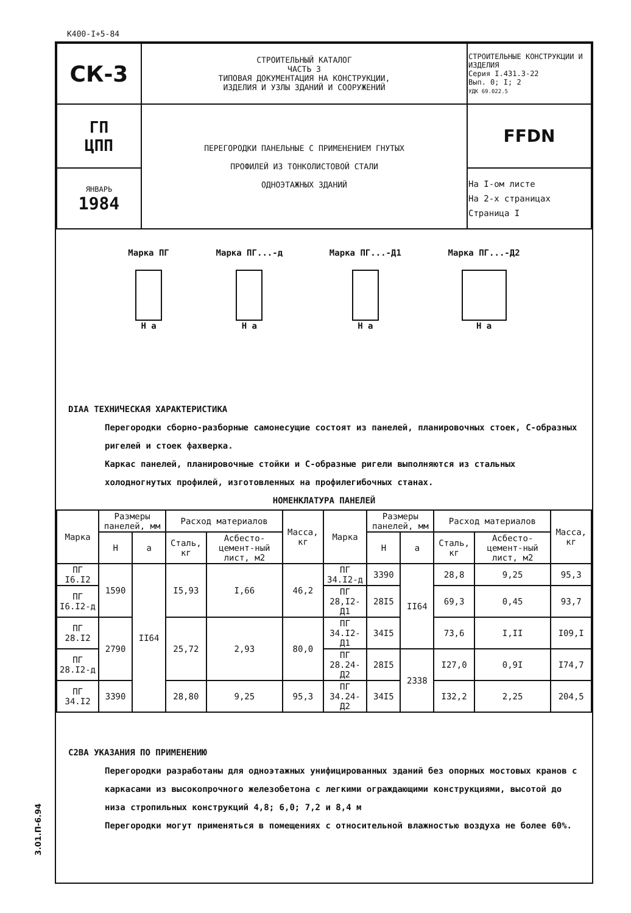К400-I+5-84
| СК-3 | СТРОИТЕЛЬНЫЙ КАТАЛОГ ЧАСТЬ 3 ТИПОВАЯ ДОКУМЕНТАЦИЯ НА КОНСТРУКЦИИ, ИЗДЕЛИЯ И УЗЛЫ ЗДАНИЙ И СООРУЖЕНИЙ | СТРОИТЕЛЬНЫЕ КОНСТРУКЦИИ И ИЗДЕЛИЯ Серия I.431.3-22 Вып. 0; I; 2 УДК 69.022.5 |
| ГП ЦПП | ПЕРЕГОРОДКИ ПАНЕЛЬНЫЕ С ПРИМЕНЕНИЕМ ГНУТЫХ ПРОФИЛЕЙ ИЗ ТОНКОЛИСТОВОЙ СТАЛИ ОДНОЭТАЖНЫХ ЗДАНИЙ | FFDN |
| ЯНВАРЬ 1984 | | На I-ом листе На 2-х страницах Страница I |
Марка ПГ
H a
Марка ПГ...-д
H a
Марка ПГ...-Д1
H a
Марка ПГ...-Д2
H a
DIAA ТЕХНИЧЕСКАЯ ХАРАКТЕРИСТИКА
Перегородки сборно-разборные самонесущие состоят из панелей, планировочных стоек, С-образных ригелей и стоек фахверка.
Каркас панелей, планировочные стойки и С-образные ригели выполняются из стальных холодногнутых профилей, изготовленных на профилегибочных станах.
НОМЕНКЛАТУРА ПАНЕЛЕЙ
| Марка | Размеры панелей, мм | | Расход материалов | | Масса, кг | Марка | Размеры панелей, мм | | Расход материалов | | Масса, кг |
| --- | --- | --- | --- | --- | --- | --- | --- | --- | --- | --- | --- |
| | H | a | Сталь, кг | Асбесто-цемент-ный лист, м2 | | | H | a | Сталь, кг | Асбесто-цемент-ный лист, м2 | |
| ПГ I6.I2 | 1590 | II64 | I5,93 | I,66 | 46,2 | ПГ 34.I2-д | 3390 | II64 | 28,8 | 9,25 | 95,3 |
| ПГ I6.I2-д | | | | | | ПГ 28,I2-Д1 | 28I5 | | 69,3 | 0,45 | 93,7 |
| ПГ 28.I2 | 2790 | | 25,72 | 2,93 | 80,0 | ПГ 34.I2-Д1 | 34I5 | | 73,6 | I,II | I09,I |
| ПГ 28.I2-д | | | | | | ПГ 28.24-Д2 | 28I5 | 2338 | I27,0 | 0,9I | I74,7 |
| ПГ 34.I2 | 3390 | | 28,80 | 9,25 | 95,3 | ПГ 34.24-Д2 | 34I5 | | I32,2 | 2,25 | 204,5 |
C2BA УКАЗАНИЯ ПО ПРИМЕНЕНИЮ
Перегородки разработаны для одноэтажных унифицированных зданий без опорных мостовых кранов с каркасами из высокопрочного железобетона с легкими ограждающими конструкциями, высотой до низа стропильных конструкций 4,8; 6,0; 7,2 и 8,4 м
Перегородки могут применяться в помещениях с относительной влажностью воздуха не более 60%.
3.01.П-6.94